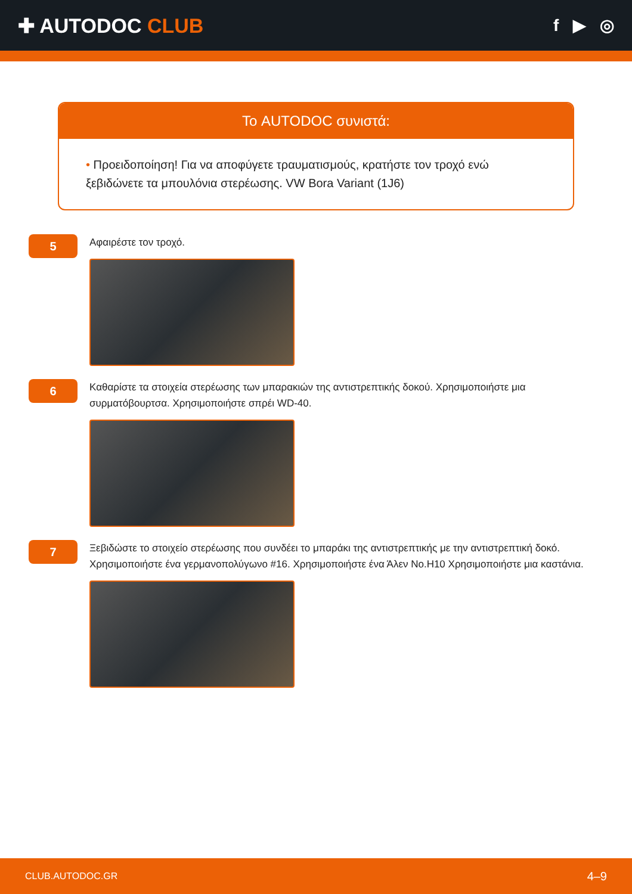✚ AUTODOC CLUB
f ▶ ◎
Το AUTODOC συνιστά:
• Προειδοποίηση! Για να αποφύγετε τραυματισμούς, κρατήστε τον τροχό ενώ ξεβιδώνετε τα μπουλόνια στερέωσης. VW Bora Variant (1J6)
5
Αφαιρέστε τον τροχό.
6
Καθαρίστε τα στοιχεία στερέωσης των μπαρακιών της αντιστρεπτικής δοκού. Χρησιμοποιήστε μια συρματόβουρτσα. Χρησιμοποιήστε σπρέι WD-40.
7
Ξεβιδώστε το στοιχείο στερέωσης που συνδέει το μπαράκι της αντιστρεπτικής με την αντιστρεπτική δοκό. Χρησιμοποιήστε ένα γερμανοπολύγωνο #16. Χρησιμοποιήστε ένα Άλεν No.H10 Χρησιμοποιήστε μια καστάνια.
CLUB.AUTODOC.GR 4–9